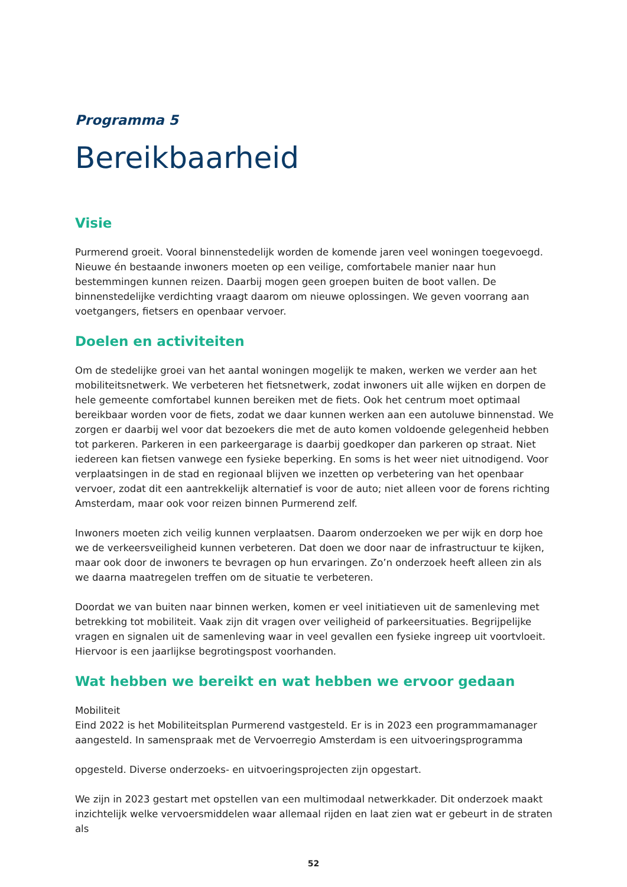Programma 5
Bereikbaarheid
Visie
Purmerend groeit. Vooral binnenstedelijk worden de komende jaren veel woningen toegevoegd. Nieuwe én bestaande inwoners moeten op een veilige, comfortabele manier naar hun bestemmingen kunnen reizen. Daarbij mogen geen groepen buiten de boot vallen. De binnenstedelijke verdichting vraagt daarom om nieuwe oplossingen. We geven voorrang aan voetgangers, fietsers en openbaar vervoer.
Doelen en activiteiten
Om de stedelijke groei van het aantal woningen mogelijk te maken, werken we verder aan het mobiliteitsnetwerk. We verbeteren het fietsnetwerk, zodat inwoners uit alle wijken en dorpen de hele gemeente comfortabel kunnen bereiken met de fiets. Ook het centrum moet optimaal bereikbaar worden voor de fiets, zodat we daar kunnen werken aan een autoluwe binnenstad. We zorgen er daarbij wel voor dat bezoekers die met de auto komen voldoende gelegenheid hebben tot parkeren. Parkeren in een parkeergarage is daarbij goedkoper dan parkeren op straat. Niet iedereen kan fietsen vanwege een fysieke beperking. En soms is het weer niet uitnodigend. Voor verplaatsingen in de stad en regionaal blijven we inzetten op verbetering van het openbaar vervoer, zodat dit een aantrekkelijk alternatief is voor de auto; niet alleen voor de forens richting Amsterdam, maar ook voor reizen binnen Purmerend zelf.
Inwoners moeten zich veilig kunnen verplaatsen. Daarom onderzoeken we per wijk en dorp hoe we de verkeersveiligheid kunnen verbeteren. Dat doen we door naar de infrastructuur te kijken, maar ook door de inwoners te bevragen op hun ervaringen. Zo’n onderzoek heeft alleen zin als we daarna maatregelen treffen om de situatie te verbeteren.
Doordat we van buiten naar binnen werken, komen er veel initiatieven uit de samenleving met betrekking tot mobiliteit. Vaak zijn dit vragen over veiligheid of parkeersituaties. Begrijpelijke vragen en signalen uit de samenleving waar in veel gevallen een fysieke ingreep uit voortvloeit. Hiervoor is een jaarlijkse begrotingspost voorhanden.
Wat hebben we bereikt en wat hebben we ervoor gedaan
Mobiliteit
Eind 2022 is het Mobiliteitsplan Purmerend vastgesteld. Er is in 2023 een programmamanager aangesteld. In samenspraak met de Vervoerregio Amsterdam is een uitvoeringsprogramma
opgesteld. Diverse onderzoeks- en uitvoeringsprojecten zijn opgestart.
We zijn in 2023 gestart met opstellen van een multimodaal netwerkkader. Dit onderzoek maakt inzichtelijk welke vervoersmiddelen waar allemaal rijden en laat zien wat er gebeurt in de straten als
52